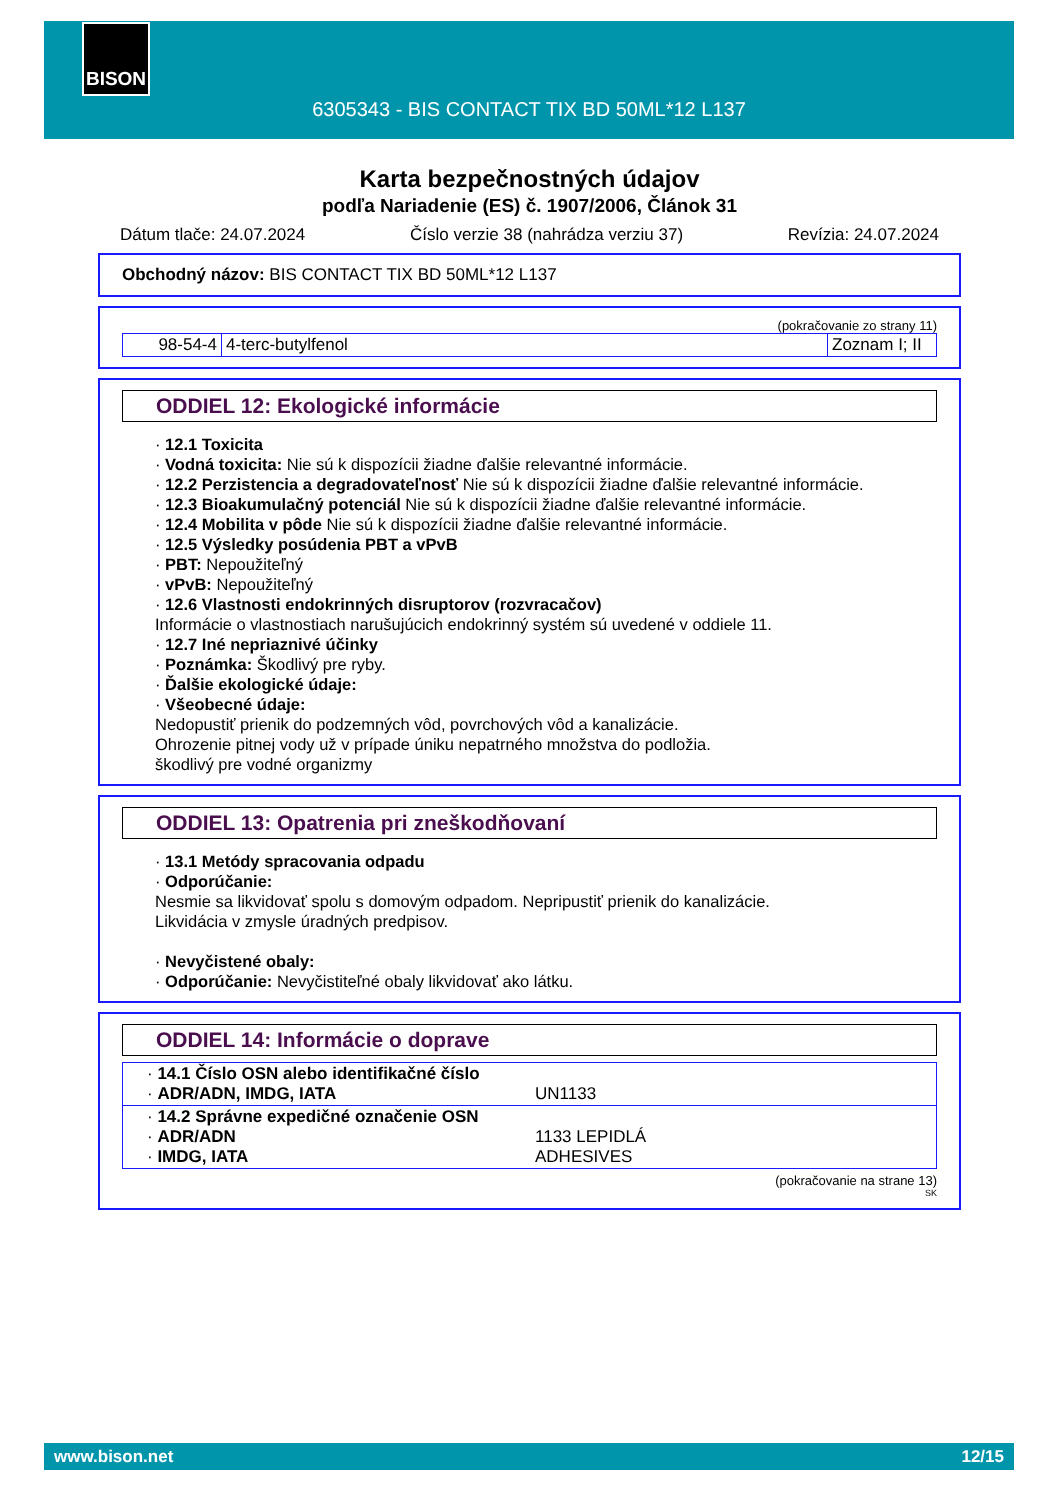BISON
6305343 - BIS CONTACT TIX BD 50ML*12 L137
Karta bezpečnostných údajov
podľa Nariadenie (ES) č. 1907/2006, Článok 31
Dátum tlače: 24.07.2024 Číslo verzie 38 (nahrádza verziu 37) Revízia: 24.07.2024
Obchodný názov: BIS CONTACT TIX BD 50ML*12 L137
(pokračovanie zo strany 11)
| 98-54-4 | 4-terc-butylfenol | Zoznam I; II |
ODDIEL 12: Ekologické informácie
· 12.1 Toxicita
· Vodná toxicita: Nie sú k dispozícii žiadne ďalšie relevantné informácie.
· 12.2 Perzistencia a degradovateľnosť Nie sú k dispozícii žiadne ďalšie relevantné informácie.
· 12.3 Bioakumulačný potenciál Nie sú k dispozícii žiadne ďalšie relevantné informácie.
· 12.4 Mobilita v pôde Nie sú k dispozícii žiadne ďalšie relevantné informácie.
· 12.5 Výsledky posúdenia PBT a vPvB
· PBT: Nepoužiteľný
· vPvB: Nepoužiteľný
· 12.6 Vlastnosti endokrinných disruptorov (rozvracačov)
Informácie o vlastnostiach narušujúcich endokrinný systém sú uvedené v oddiele 11.
· 12.7 Iné nepriaznivé účinky
· Poznámka: Škodlivý pre ryby.
· Ďalšie ekologické údaje:
· Všeobecné údaje:
Nedopustiť prienik do podzemných vôd, povrchových vôd a kanalizácie.
Ohrozenie pitnej vody už v prípade úniku nepatrného množstva do podložia.
škodlivý pre vodné organizmy
ODDIEL 13: Opatrenia pri zneškodňovaní
· 13.1 Metódy spracovania odpadu
· Odporúčanie:
Nesmie sa likvidovať spolu s domovým odpadom. Nepripustiť prienik do kanalizácie.
Likvidácia v zmysle úradných predpisov.
· Nevyčistené obaly:
· Odporúčanie: Nevyčistiteľné obaly likvidovať ako látku.
ODDIEL 14: Informácie o doprave
| · 14.1 Číslo OSN alebo identifikačné číslo · ADR/ADN, IMDG, IATA | UN1133 |
| · 14.2 Správne expedičné označenie OSN · ADR/ADN · IMDG, IATA | 1133 LEPIDLÁ ADHESIVES |
(pokračovanie na strane 13)
SK
www.bison.net 12/15